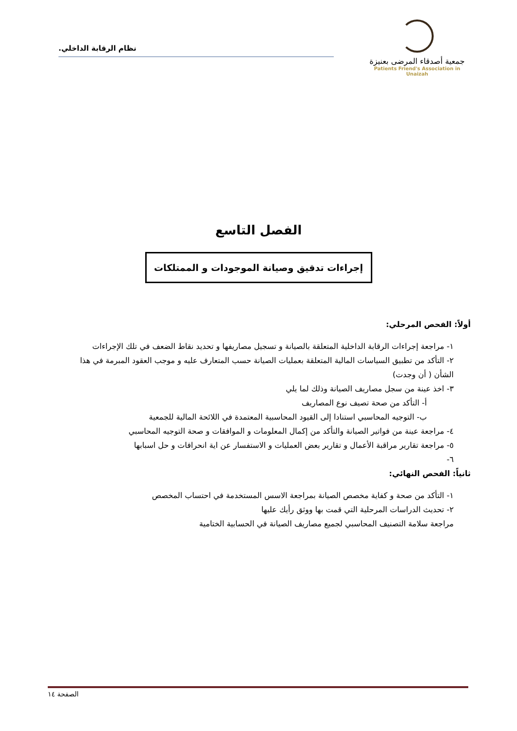جمعية أصدقاء المرضى بعنيزة
Patients Friend's Association in Unaizah
نظام الرقابة الداخلي.
الفصل التاسع
إجراءات تدقيق وصيانة الموجودات و الممتلكات
أولاً: الفحص المرحلي:
١- مراجعة إجراءات الرقابة الداخلية المتعلقة بالصيانة و تسجيل مصاريفها و تحديد نقاط الضعف في تلك الإجراءات
٢- التأكد من تطبيق السياسات المالية المتعلقة بعمليات الصيانة حسب المتعارف عليه و موجب العقود المبرمة في هذا الشأن ( أن وجدت)
٣- اخذ عينة من سجل مصاريف الصيانة وذلك لما يلي
أ- التأكد من صحة تصيف نوع المصاريف
ب- التوجيه المحاسبي استنادا إلى القيود المحاسبية المعتمدة في اللائحة المالية للجمعية
٤- مراجعة عينة من فواتير الصيانة والتأكد من إكمال المعلومات و الموافقات و صحة التوجيه المحاسبي
٥- مراجعة تقارير مراقبة الأعمال و تقارير بعض العمليات و الاستفسار عن اية انحرافات و حل اسبابها
٦-
ثانياً: الفحص النهائي:
١- التأكد من صحة و كفاية مخصص الصيانة بمراجعة الاسس المستخدمة في احتساب المخصص
٢- تحديث الدراسات المرحلية التي قمت بها ووثق رأيك عليها
مراجعة سلامة التصنيف المحاسبي لجميع مصاريف الصيانة في الحسابية الختامية
الصفحة ١٤